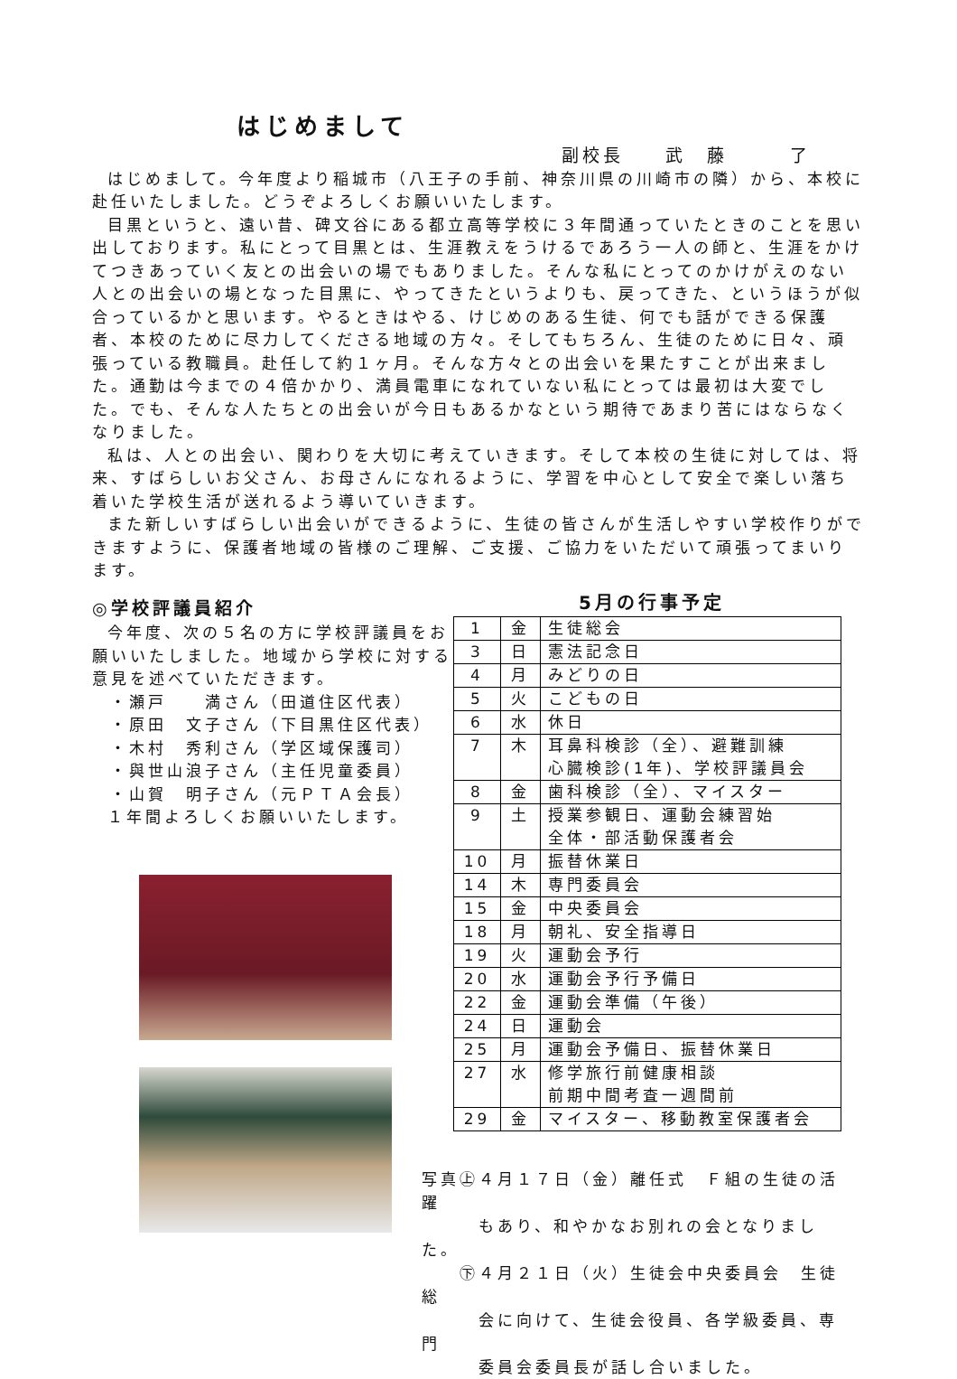はじめまして
副校長　　武　藤　　　了
はじめまして。今年度より稲城市（八王子の手前、神奈川県の川崎市の隣）から、本校に赴任いたしました。どうぞよろしくお願いいたします。
目黒というと、遠い昔、碑文谷にある都立高等学校に３年間通っていたときのことを思い出しております。私にとって目黒とは、生涯教えをうけるであろう一人の師と、生涯をかけてつきあっていく友との出会いの場でもありました。そんな私にとってのかけがえのない人との出会いの場となった目黒に、やってきたというよりも、戻ってきた、というほうが似合っているかと思います。やるときはやる、けじめのある生徒、何でも話ができる保護者、本校のために尽力してくださる地域の方々。そしてもちろん、生徒のために日々、頑張っている教職員。赴任して約１ヶ月。そんな方々との出会いを果たすことが出来ました。通勤は今までの４倍かかり、満員電車になれていない私にとっては最初は大変でした。でも、そんな人たちとの出会いが今日もあるかなという期待であまり苦にはならなくなりました。
私は、人との出会い、関わりを大切に考えていきます。そして本校の生徒に対しては、将来、すばらしいお父さん、お母さんになれるように、学習を中心として安全で楽しい落ち着いた学校生活が送れるよう導いていきます。
また新しいすばらしい出会いができるように、生徒の皆さんが生活しやすい学校作りができますように、保護者地域の皆様のご理解、ご支援、ご協力をいただいて頑張ってまいります。
◎学校評議員紹介
今年度、次の５名の方に学校評議員をお願いいたしました。地域から学校に対する意見を述べていただきます。
・瀬戸　　満さん（田道住区代表）
・原田　文子さん（下目黒住区代表）
・木村　秀利さん（学区域保護司）
・與世山浪子さん（主任児童委員）
・山賀　明子さん（元ＰＴＡ会長）
１年間よろしくお願いいたします。
5月の行事予定
| 1 | 金 | 生徒総会 |
| 3 | 日 | 憲法記念日 |
| 4 | 月 | みどりの日 |
| 5 | 火 | こどもの日 |
| 6 | 水 | 休日 |
| 7 | 木 | 耳鼻科検診（全）、避難訓練 心臓検診(1年)、学校評議員会 |
| 8 | 金 | 歯科検診（全）、マイスター |
| 9 | 土 | 授業参観日、運動会練習始 全体・部活動保護者会 |
| 10 | 月 | 振替休業日 |
| 14 | 木 | 専門委員会 |
| 15 | 金 | 中央委員会 |
| 18 | 月 | 朝礼、安全指導日 |
| 19 | 火 | 運動会予行 |
| 20 | 水 | 運動会予行予備日 |
| 22 | 金 | 運動会準備（午後） |
| 24 | 日 | 運動会 |
| 25 | 月 | 運動会予備日、振替休業日 |
| 27 | 水 | 修学旅行前健康相談 前期中間考査一週間前 |
| 29 | 金 | マイスター、移動教室保護者会 |
写真㊤４月１７日（金）離任式　Ｆ組の生徒の活躍
　　　もあり、和やかなお別れの会となりました。
　　㊦４月２１日（火）生徒会中央委員会　生徒総
　　　会に向けて、生徒会役員、各学級委員、専門
　　　委員会委員長が話し合いました。